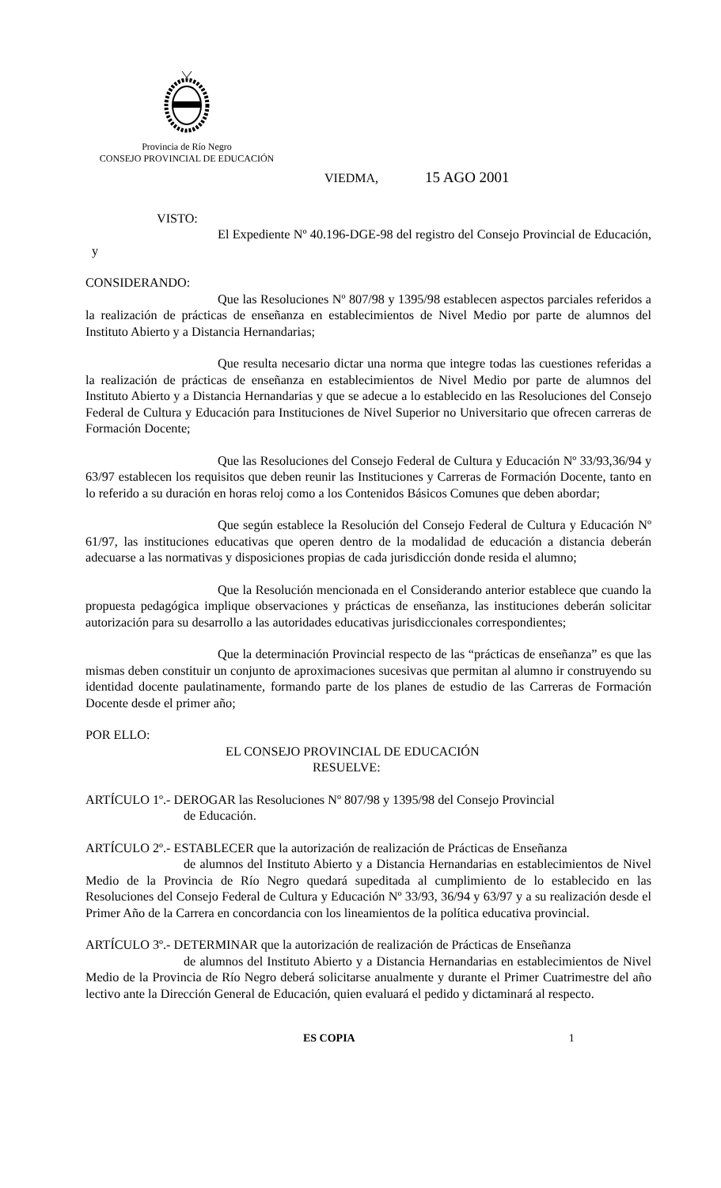Provincia de Río Negro
CONSEJO PROVINCIAL DE EDUCACIÓN
VIEDMA, 15 AGO 2001
VISTO:
El Expediente Nº 40.196-DGE-98 del registro del Consejo Provincial de Educación, y
CONSIDERANDO:
Que las Resoluciones Nº 807/98 y 1395/98 establecen aspectos parciales referidos a la realización de prácticas de enseñanza en establecimientos de Nivel Medio por parte de alumnos del Instituto Abierto y a Distancia Hernandarias;
Que resulta necesario dictar una norma que integre todas las cuestiones referidas a la realización de prácticas de enseñanza en establecimientos de Nivel Medio por parte de alumnos del Instituto Abierto y a Distancia Hernandarias y que se adecue a lo establecido en las Resoluciones del Consejo Federal de Cultura y Educación para Instituciones de Nivel Superior no Universitario que ofrecen carreras de Formación Docente;
Que las Resoluciones del Consejo Federal de Cultura y Educación Nº 33/93,36/94 y 63/97 establecen los requisitos que deben reunir las Instituciones y Carreras de Formación Docente, tanto en lo referido a su duración en horas reloj como a los Contenidos Básicos Comunes que deben abordar;
Que según establece la Resolución del Consejo Federal de Cultura y Educación Nº 61/97, las instituciones educativas que operen dentro de la modalidad de educación a distancia deberán adecuarse a las normativas y disposiciones propias de cada jurisdicción donde resida el alumno;
Que la Resolución mencionada en el Considerando anterior establece que cuando la propuesta pedagógica implique observaciones y prácticas de enseñanza, las instituciones deberán solicitar autorización para su desarrollo a las autoridades educativas jurisdiccionales correspondientes;
Que la determinación Provincial respecto de las “prácticas de enseñanza” es que las mismas deben constituir un conjunto de aproximaciones sucesivas que permitan al alumno ir construyendo su identidad docente paulatinamente, formando parte de los planes de estudio de las Carreras de Formación Docente desde el primer año;
POR ELLO:
EL CONSEJO PROVINCIAL DE EDUCACIÓN
RESUELVE:
ARTÍCULO 1º.- DEROGAR las Resoluciones Nº 807/98 y 1395/98 del Consejo Provincial
de Educación.
ARTÍCULO 2º.- ESTABLECER que la autorización de realización de Prácticas de Enseñanza
de alumnos del Instituto Abierto y a Distancia Hernandarias en establecimientos de Nivel Medio de la Provincia de Río Negro quedará supeditada al cumplimiento de lo establecido en las Resoluciones del Consejo Federal de Cultura y Educación Nº 33/93, 36/94 y 63/97 y a su realización desde el Primer Año de la Carrera en concordancia con los lineamientos de la política educativa provincial.
ARTÍCULO 3º.- DETERMINAR que la autorización de realización de Prácticas de Enseñanza
de alumnos del Instituto Abierto y a Distancia Hernandarias en establecimientos de Nivel Medio de la Provincia de Río Negro deberá solicitarse anualmente y durante el Primer Cuatrimestre del año lectivo ante la Dirección General de Educación, quien evaluará el pedido y dictaminará al respecto.
ES COPIA 1